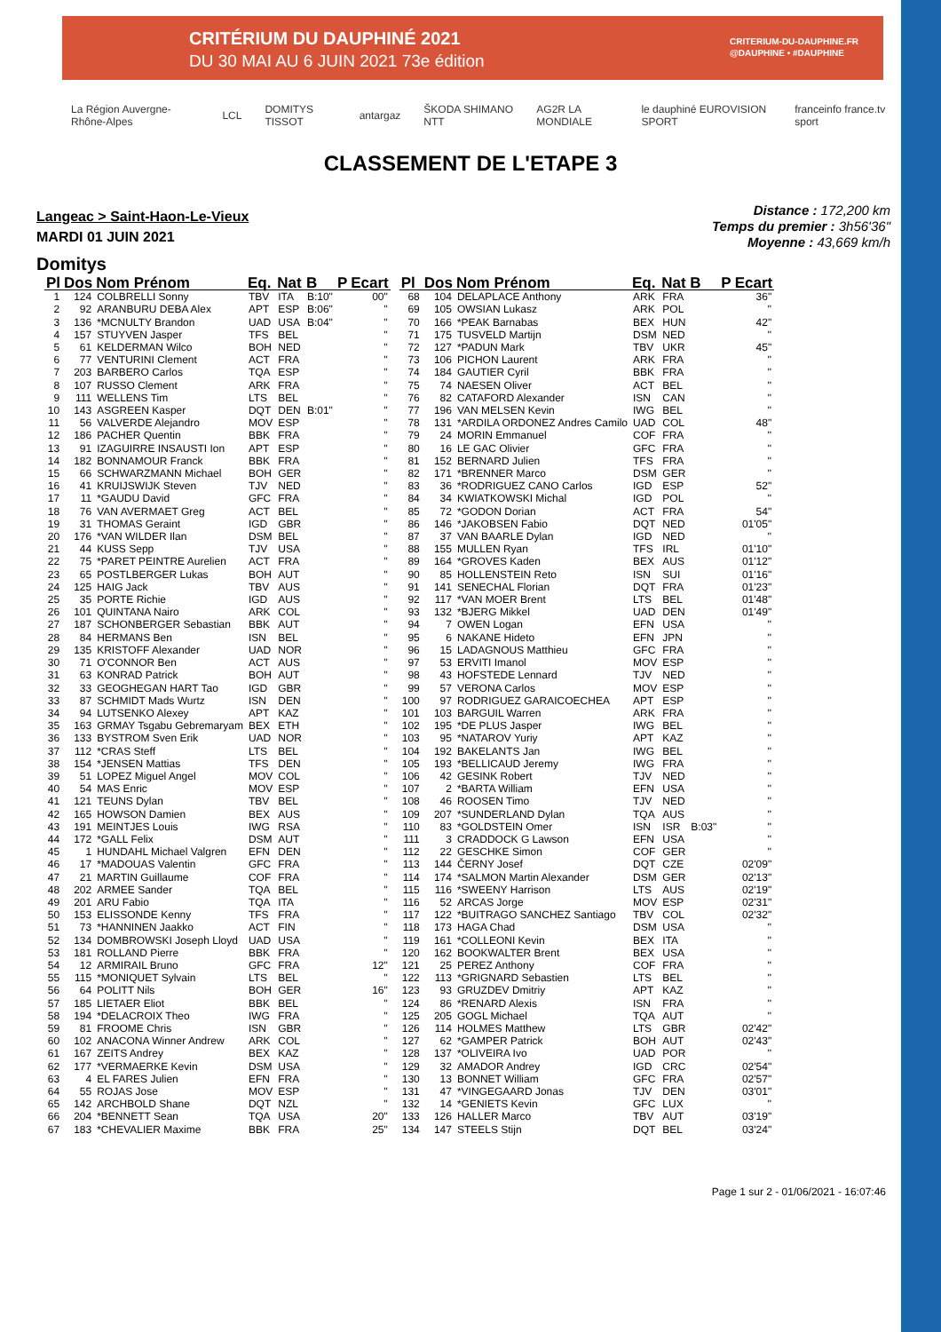CRITÉRIUM DU DAUPHINÉ 2021
DU 30 MAI AU 6 JUIN 2021 73e édition
CRITERIUM-DU-DAUPHINE.FR
@DAUPHINE • #DAUPHINE
La Région Auvergne-Rhône-Alpes LCL DOMITYS TISSOT antargaz ŠKODA SHIMANO NTT AG2R LA MONDIALE le dauphiné EUROVISION SPORT franceinfo france.tv sport
CLASSEMENT DE L'ETAPE 3
Langeac > Saint-Haon-Le-Vieux
MARDI 01 JUIN 2021
Distance : 172,200 km
Temps du premier : 3h56'36"
Moyenne : 43,669 km/h
Domitys
| Pl | Dos | Nom Prénom | Eq. | Nat | B | P | Ecart |
| --- | --- | --- | --- | --- | --- | --- | --- |
| 1 | 124 | COLBRELLI Sonny | TBV | ITA | B:10" | | 00" |
| 2 | 92 | ARANBURU DEBA Alex | APT | ESP | B:06" | | '' |
| 3 | 136 | *MCNULTY Brandon | UAD | USA | B:04" | | '' |
| 4 | 157 | STUYVEN Jasper | TFS | BEL | | | '' |
| 5 | 61 | KELDERMAN Wilco | BOH | NED | | | '' |
| 6 | 77 | VENTURINI Clement | ACT | FRA | | | '' |
| 7 | 203 | BARBERO Carlos | TQA | ESP | | | '' |
| 8 | 107 | RUSSO Clement | ARK | FRA | | | '' |
| 9 | 111 | WELLENS Tim | LTS | BEL | | | '' |
| 10 | 143 | ASGREEN Kasper | DQT | DEN | B:01" | | '' |
| 11 | 56 | VALVERDE Alejandro | MOV | ESP | | | '' |
| 12 | 186 | PACHER Quentin | BBK | FRA | | | '' |
| 13 | 91 | IZAGUIRRE INSAUSTI Ion | APT | ESP | | | '' |
| 14 | 182 | BONNAMOUR Franck | BBK | FRA | | | '' |
| 15 | 66 | SCHWARZMANN Michael | BOH | GER | | | '' |
| 16 | 41 | KRUIJSWIJK Steven | TJV | NED | | | '' |
| 17 | 11 | *GAUDU David | GFC | FRA | | | '' |
| 18 | 76 | VAN AVERMAET Greg | ACT | BEL | | | '' |
| 19 | 31 | THOMAS Geraint | IGD | GBR | | | '' |
| 20 | 176 | *VAN WILDER Ilan | DSM | BEL | | | '' |
| 21 | 44 | KUSS Sepp | TJV | USA | | | '' |
| 22 | 75 | *PARET PEINTRE Aurelien | ACT | FRA | | | '' |
| 23 | 65 | POSTLBERGER Lukas | BOH | AUT | | | '' |
| 24 | 125 | HAIG Jack | TBV | AUS | | | '' |
| 25 | 35 | PORTE Richie | IGD | AUS | | | '' |
| 26 | 101 | QUINTANA Nairo | ARK | COL | | | '' |
| 27 | 187 | SCHONBERGER Sebastian | BBK | AUT | | | '' |
| 28 | 84 | HERMANS Ben | ISN | BEL | | | '' |
| 29 | 135 | KRISTOFF Alexander | UAD | NOR | | | '' |
| 30 | 71 | O'CONNOR Ben | ACT | AUS | | | '' |
| 31 | 63 | KONRAD Patrick | BOH | AUT | | | '' |
| 32 | 33 | GEOGHEGAN HART Tao | IGD | GBR | | | '' |
| 33 | 87 | SCHMIDT Mads Wurtz | ISN | DEN | | | '' |
| 34 | 94 | LUTSENKO Alexey | APT | KAZ | | | '' |
| 35 | 163 | GRMAY Tsgabu Gebremaryam | BEX | ETH | | | '' |
| 36 | 133 | BYSTROM Sven Erik | UAD | NOR | | | '' |
| 37 | 112 | *CRAS Steff | LTS | BEL | | | '' |
| 38 | 154 | *JENSEN Mattias | TFS | DEN | | | '' |
| 39 | 51 | LOPEZ Miguel Angel | MOV | COL | | | '' |
| 40 | 54 | MAS Enric | MOV | ESP | | | '' |
| 41 | 121 | TEUNS Dylan | TBV | BEL | | | '' |
| 42 | 165 | HOWSON Damien | BEX | AUS | | | '' |
| 43 | 191 | MEINTJES Louis | IWG | RSA | | | '' |
| 44 | 172 | *GALL Felix | DSM | AUT | | | '' |
| 45 | 1 | HUNDAHL Michael Valgren | EFN | DEN | | | '' |
| 46 | 17 | *MADOUAS Valentin | GFC | FRA | | | '' |
| 47 | 21 | MARTIN Guillaume | COF | FRA | | | '' |
| 48 | 202 | ARMEE Sander | TQA | BEL | | | '' |
| 49 | 201 | ARU Fabio | TQA | ITA | | | '' |
| 50 | 153 | ELISSONDE Kenny | TFS | FRA | | | '' |
| 51 | 73 | *HANNINEN Jaakko | ACT | FIN | | | '' |
| 52 | 134 | DOMBROWSKI Joseph Lloyd | UAD | USA | | | '' |
| 53 | 181 | ROLLAND Pierre | BBK | FRA | | | '' |
| 54 | 12 | ARMIRAIL Bruno | GFC | FRA | | | 12" |
| 55 | 115 | *MONIQUET Sylvain | LTS | BEL | | | '' |
| 56 | 64 | POLITT Nils | BOH | GER | | | 16" |
| 57 | 185 | LIETAER Eliot | BBK | BEL | | | '' |
| 58 | 194 | *DELACROIX Theo | IWG | FRA | | | '' |
| 59 | 81 | FROOME Chris | ISN | GBR | | | '' |
| 60 | 102 | ANACONA Winner Andrew | ARK | COL | | | '' |
| 61 | 167 | ZEITS Andrey | BEX | KAZ | | | '' |
| 62 | 177 | *VERMAERKE Kevin | DSM | USA | | | '' |
| 63 | 4 | EL FARES Julien | EFN | FRA | | | '' |
| 64 | 55 | ROJAS Jose | MOV | ESP | | | '' |
| 65 | 142 | ARCHBOLD Shane | DQT | NZL | | | '' |
| 66 | 204 | *BENNETT Sean | TQA | USA | | | 20" |
| 67 | 183 | *CHEVALIER Maxime | BBK | FRA | | | 25" |
| Pl | Dos | Nom Prénom | Eq. | Nat | B | P | Ecart |
| --- | --- | --- | --- | --- | --- | --- | --- |
| 68 | 104 | DELAPLACE Anthony | ARK | FRA | | | 36" |
| 69 | 105 | OWSIAN Lukasz | ARK | POL | | | '' |
| 70 | 166 | *PEAK Barnabas | BEX | HUN | | | 42" |
| 71 | 175 | TUSVELD Martijn | DSM | NED | | | '' |
| 72 | 127 | *PADUN Mark | TBV | UKR | | | 45" |
| 73 | 106 | PICHON Laurent | ARK | FRA | | | '' |
| 74 | 184 | GAUTIER Cyril | BBK | FRA | | | '' |
| 75 | 74 | NAESEN Oliver | ACT | BEL | | | '' |
| 76 | 82 | CATAFORD Alexander | ISN | CAN | | | '' |
| 77 | 196 | VAN MELSEN Kevin | IWG | BEL | | | '' |
| 78 | 131 | *ARDILA ORDONEZ Andres Camilo | UAD | COL | | | 48" |
| 79 | 24 | MORIN Emmanuel | COF | FRA | | | '' |
| 80 | 16 | LE GAC Olivier | GFC | FRA | | | '' |
| 81 | 152 | BERNARD Julien | TFS | FRA | | | '' |
| 82 | 171 | *BRENNER Marco | DSM | GER | | | '' |
| 83 | 36 | *RODRIGUEZ CANO Carlos | IGD | ESP | | | 52" |
| 84 | 34 | KWIATKOWSKI Michal | IGD | POL | | | '' |
| 85 | 72 | *GODON Dorian | ACT | FRA | | | 54" |
| 86 | 146 | *JAKOBSEN Fabio | DQT | NED | | | 01'05" |
| 87 | 37 | VAN BAARLE Dylan | IGD | NED | | | '' |
| 88 | 155 | MULLEN Ryan | TFS | IRL | | | 01'10" |
| 89 | 164 | *GROVES Kaden | BEX | AUS | | | 01'12" |
| 90 | 85 | HOLLENSTEIN Reto | ISN | SUI | | | 01'16" |
| 91 | 141 | SENECHAL Florian | DQT | FRA | | | 01'23" |
| 92 | 117 | *VAN MOER Brent | LTS | BEL | | | 01'48" |
| 93 | 132 | *BJERG Mikkel | UAD | DEN | | | 01'49" |
| 94 | 7 | OWEN Logan | EFN | USA | | | '' |
| 95 | 6 | NAKANE Hideto | EFN | JPN | | | '' |
| 96 | 15 | LADAGNOUS Matthieu | GFC | FRA | | | '' |
| 97 | 53 | ERVITI Imanol | MOV | ESP | | | '' |
| 98 | 43 | HOFSTEDE Lennard | TJV | NED | | | '' |
| 99 | 57 | VERONA Carlos | MOV | ESP | | | '' |
| 100 | 97 | RODRIGUEZ GARAICOECHEA | APT | ESP | | | '' |
| 101 | 103 | BARGUIL Warren | ARK | FRA | | | '' |
| 102 | 195 | *DE PLUS Jasper | IWG | BEL | | | '' |
| 103 | 95 | *NATAROV Yuriy | APT | KAZ | | | '' |
| 104 | 192 | BAKELANTS Jan | IWG | BEL | | | '' |
| 105 | 193 | *BELLICAUD Jeremy | IWG | FRA | | | '' |
| 106 | 42 | GESINK Robert | TJV | NED | | | '' |
| 107 | 2 | *BARTA William | EFN | USA | | | '' |
| 108 | 46 | ROOSEN Timo | TJV | NED | | | '' |
| 109 | 207 | *SUNDERLAND Dylan | TQA | AUS | | | '' |
| 110 | 83 | *GOLDSTEIN Omer | ISN | ISR | B:03" | | '' |
| 111 | 3 | CRADDOCK G Lawson | EFN | USA | | | '' |
| 112 | 22 | GESCHKE Simon | COF | GER | | | '' |
| 113 | 144 | ČERNY Josef | DQT | CZE | | | 02'09" |
| 114 | 174 | *SALMON Martin Alexander | DSM | GER | | | 02'13" |
| 115 | 116 | *SWEENY Harrison | LTS | AUS | | | 02'19" |
| 116 | 52 | ARCAS Jorge | MOV | ESP | | | 02'31" |
| 117 | 122 | *BUITRAGO SANCHEZ Santiago | TBV | COL | | | 02'32" |
| 118 | 173 | HAGA Chad | DSM | USA | | | '' |
| 119 | 161 | *COLLEONI Kevin | BEX | ITA | | | '' |
| 120 | 162 | BOOKWALTER Brent | BEX | USA | | | '' |
| 121 | 25 | PEREZ Anthony | COF | FRA | | | '' |
| 122 | 113 | *GRIGNARD Sebastien | LTS | BEL | | | '' |
| 123 | 93 | GRUZDEV Dmitriy | APT | KAZ | | | '' |
| 124 | 86 | *RENARD Alexis | ISN | FRA | | | '' |
| 125 | 205 | GOGL Michael | TQA | AUT | | | '' |
| 126 | 114 | HOLMES Matthew | LTS | GBR | | | 02'42" |
| 127 | 62 | *GAMPER Patrick | BOH | AUT | | | 02'43" |
| 128 | 137 | *OLIVEIRA Ivo | UAD | POR | | | '' |
| 129 | 32 | AMADOR Andrey | IGD | CRC | | | 02'54" |
| 130 | 13 | BONNET William | GFC | FRA | | | 02'57" |
| 131 | 47 | *VINGEGAARD Jonas | TJV | DEN | | | 03'01" |
| 132 | 14 | *GENIETS Kevin | GFC | LUX | | | '' |
| 133 | 126 | HALLER Marco | TBV | AUT | | | 03'19" |
| 134 | 147 | STEELS Stijn | DQT | BEL | | | 03'24" |
Page 1 sur 2 - 01/06/2021 - 16:07:46